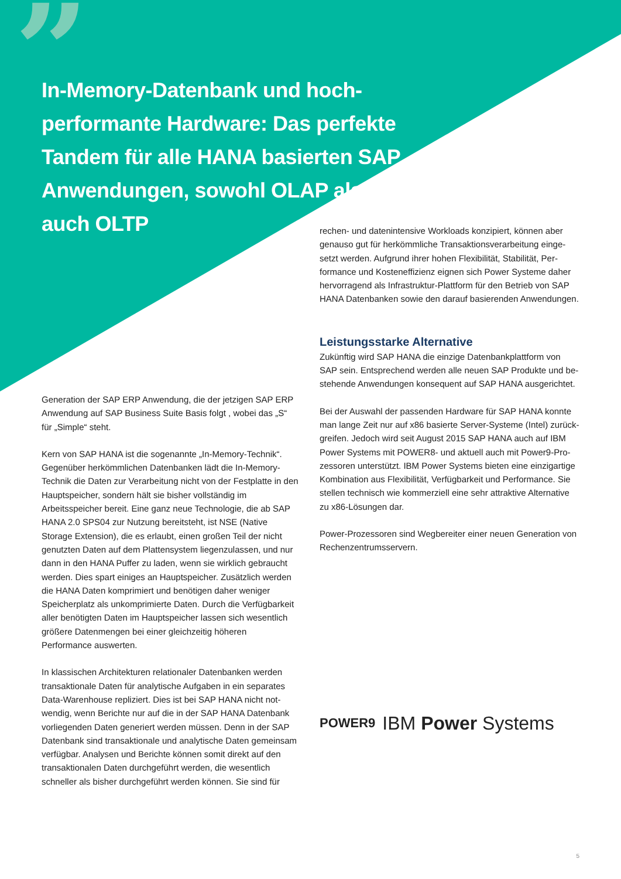”
In-Memory-Datenbank und hoch­performante Hardware: Das perfekte Tandem für alle HANA basierten SAP Anwendungen, sowohl OLAP als auch OLTP
Generation der SAP ERP Anwendung, die der jetzigen SAP ERP Anwendung auf SAP Business Suite Basis folgt , wobei das „S“ für „Simple“ steht.
Kern von SAP HANA ist die sogenannte „In-Memory-Technik“. Gegenüber herkömmlichen Datenbanken lädt die In-Memory-Technik die Daten zur Verarbeitung nicht von der Festplatte in den Hauptspeicher, sondern hält sie bisher vollständig im Arbeitsspeicher bereit. Eine ganz neue Technologie, die ab SAP HANA 2.0 SPS04 zur Nutzung bereitsteht, ist NSE (Native Storage Extension), die es erlaubt, einen großen Teil der nicht genutzten Daten auf dem Plattensystem liegenzulassen, und nur dann in den HANA Puffer zu laden, wenn sie wirklich gebraucht werden. Dies spart einiges an Hauptspeicher. Zusätzlich werden die HANA Daten komprimiert und benötigen daher weniger Speicherplatz als unkomprimierte Daten. Durch die Verfügbarkeit aller benö­tigten Daten im Hauptspeicher lassen sich wesentlich größere Datenmengen bei einer gleichzeitig höheren Performance aus­werten.
In klassischen Architekturen relationaler Datenbanken werden transaktionale Daten für analytische Aufgaben in ein separates Data-Warenhouse repliziert. Dies ist bei SAP HANA nicht not­wendig, wenn Berichte nur auf die in der SAP HANA Datenbank vorliegenden Daten generiert werden müssen. Denn in der SAP Datenbank sind transaktionale und analytische Daten gemein­sam verfügbar. Analysen und Berichte können somit direkt auf den transaktionalen Daten durchgeführt werden, die wesentlich schneller als bisher durchgeführt werden können. Sie sind für
rechen- und datenintensive Workloads konzipiert, können aber genauso gut für herkömmliche Transaktionsverarbeitung einge­setzt werden. Aufgrund ihrer hohen Flexibilität, Stabilität, Per­formance und Kosteneffizienz eignen sich Power Systeme daher hervorragend als Infrastruktur-Plattform für den Betrieb von SAP HANA Datenbanken sowie den darauf basierenden Anwendungen.
Leistungsstarke Alternative
Zukünftig wird SAP HANA die einzige Datenbankplattform von SAP sein. Entsprechend werden alle neuen SAP Produkte und be­stehende Anwendungen konsequent auf SAP HANA ausgerichtet.
Bei der Auswahl der passenden Hardware für SAP HANA konnte man lange Zeit nur auf x86 basierte Server-Systeme (Intel) zurück­greifen. Jedoch wird seit August 2015 SAP HANA auch auf IBM Power Systems mit POWER8- und aktuell auch mit Power9-Pro­zessoren unterstützt. IBM Power Systems bieten eine einzigartige Kombination aus Flexibilität, Verfügbarkeit und Performance. Sie stellen technisch wie kommerziell eine sehr attraktive Alternative zu x86-Lösungen dar.
Power-Prozessoren sind Wegbereiter einer neuen Generation von Rechenzentrumsservern.
POWER9 IBM Power Systems
5